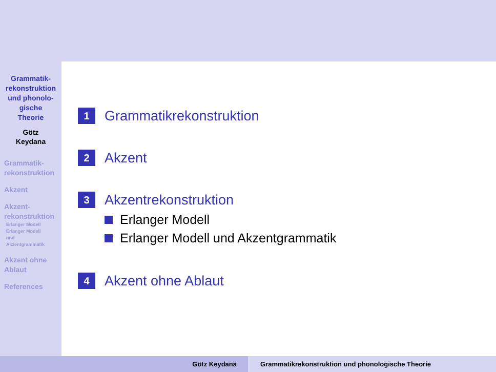Grammatik-
rekonstruktion
und phonolo-
gische
Theorie
Götz
Keydana
Grammatik-
rekonstruktion
Akzent
Akzent-
rekonstruktion
Erlanger Modell
Erlanger Modell
und
Akzentgrammatik
Akzent ohne
Ablaut
References
1 Grammatikrekonstruktion
2 Akzent
3 Akzentrekonstruktion
Erlanger Modell
Erlanger Modell und Akzentgrammatik
4 Akzent ohne Ablaut
Götz Keydana Grammatikrekonstruktion und phonologische Theorie